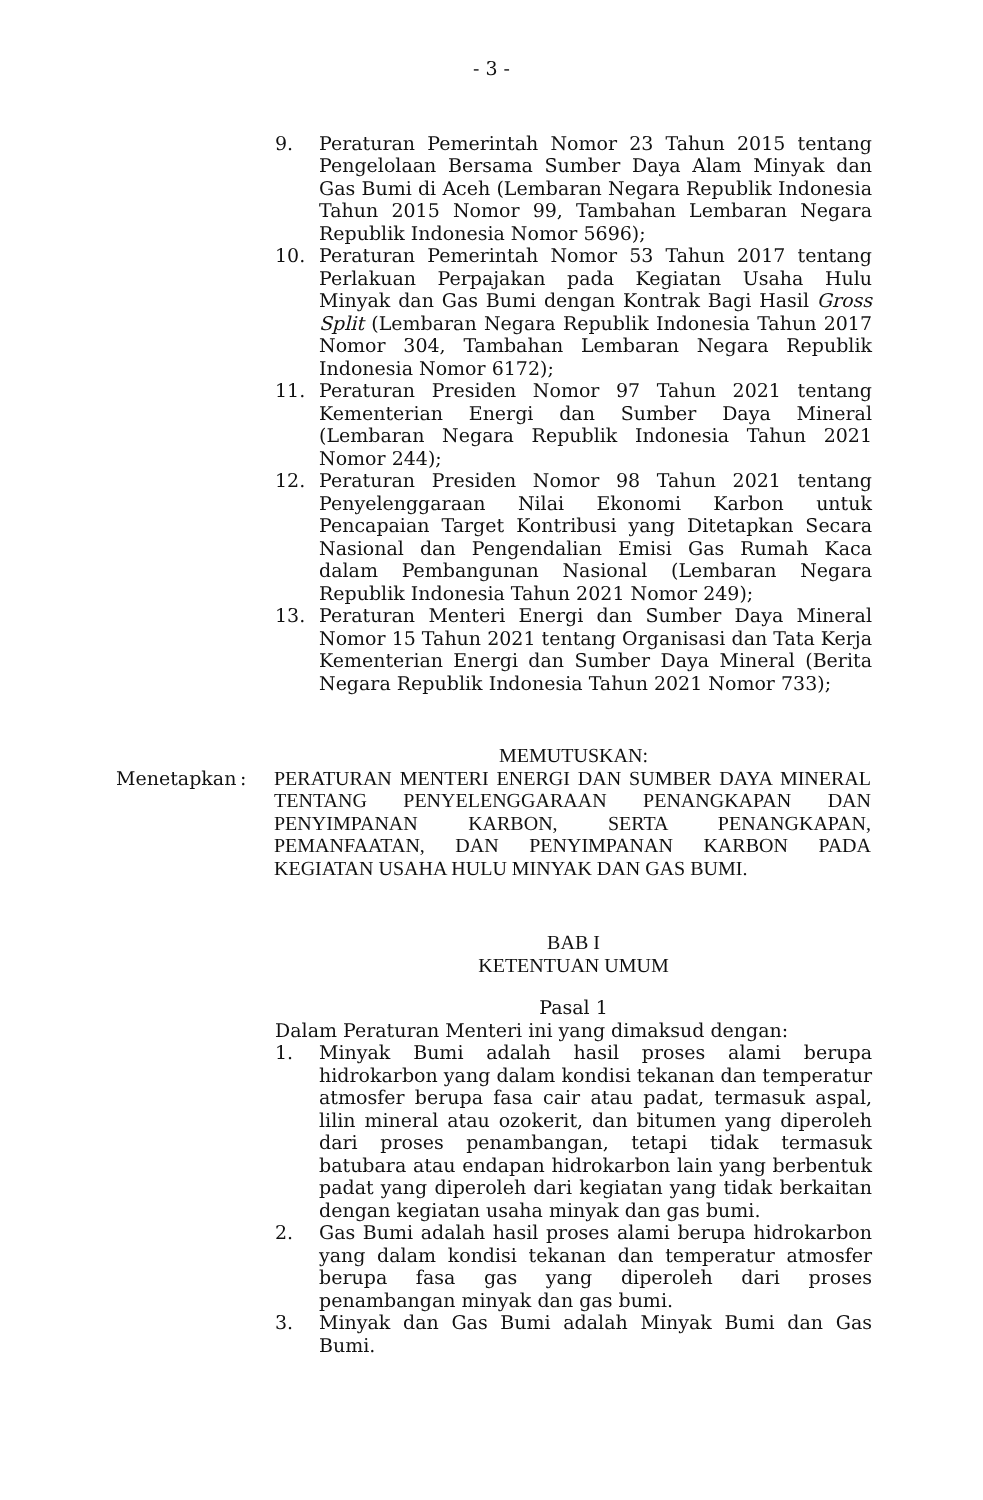- 3 -
9. Peraturan Pemerintah Nomor 23 Tahun 2015 tentang Pengelolaan Bersama Sumber Daya Alam Minyak dan Gas Bumi di Aceh (Lembaran Negara Republik Indonesia Tahun 2015 Nomor 99, Tambahan Lembaran Negara Republik Indonesia Nomor 5696);
10. Peraturan Pemerintah Nomor 53 Tahun 2017 tentang Perlakuan Perpajakan pada Kegiatan Usaha Hulu Minyak dan Gas Bumi dengan Kontrak Bagi Hasil Gross Split (Lembaran Negara Republik Indonesia Tahun 2017 Nomor 304, Tambahan Lembaran Negara Republik Indonesia Nomor 6172);
11. Peraturan Presiden Nomor 97 Tahun 2021 tentang Kementerian Energi dan Sumber Daya Mineral (Lembaran Negara Republik Indonesia Tahun 2021 Nomor 244);
12. Peraturan Presiden Nomor 98 Tahun 2021 tentang Penyelenggaraan Nilai Ekonomi Karbon untuk Pencapaian Target Kontribusi yang Ditetapkan Secara Nasional dan Pengendalian Emisi Gas Rumah Kaca dalam Pembangunan Nasional (Lembaran Negara Republik Indonesia Tahun 2021 Nomor 249);
13. Peraturan Menteri Energi dan Sumber Daya Mineral Nomor 15 Tahun 2021 tentang Organisasi dan Tata Kerja Kementerian Energi dan Sumber Daya Mineral (Berita Negara Republik Indonesia Tahun 2021 Nomor 733);
MEMUTUSKAN:
Menetapkan : PERATURAN MENTERI ENERGI DAN SUMBER DAYA MINERAL TENTANG PENYELENGGARAAN PENANGKAPAN DAN PENYIMPANAN KARBON, SERTA PENANGKAPAN, PEMANFAATAN, DAN PENYIMPANAN KARBON PADA KEGIATAN USAHA HULU MINYAK DAN GAS BUMI.
BAB I
KETENTUAN UMUM
Pasal 1
Dalam Peraturan Menteri ini yang dimaksud dengan:
1. Minyak Bumi adalah hasil proses alami berupa hidrokarbon yang dalam kondisi tekanan dan temperatur atmosfer berupa fasa cair atau padat, termasuk aspal, lilin mineral atau ozokerit, dan bitumen yang diperoleh dari proses penambangan, tetapi tidak termasuk batubara atau endapan hidrokarbon lain yang berbentuk padat yang diperoleh dari kegiatan yang tidak berkaitan dengan kegiatan usaha minyak dan gas bumi.
2. Gas Bumi adalah hasil proses alami berupa hidrokarbon yang dalam kondisi tekanan dan temperatur atmosfer berupa fasa gas yang diperoleh dari proses penambangan minyak dan gas bumi.
3. Minyak dan Gas Bumi adalah Minyak Bumi dan Gas Bumi.